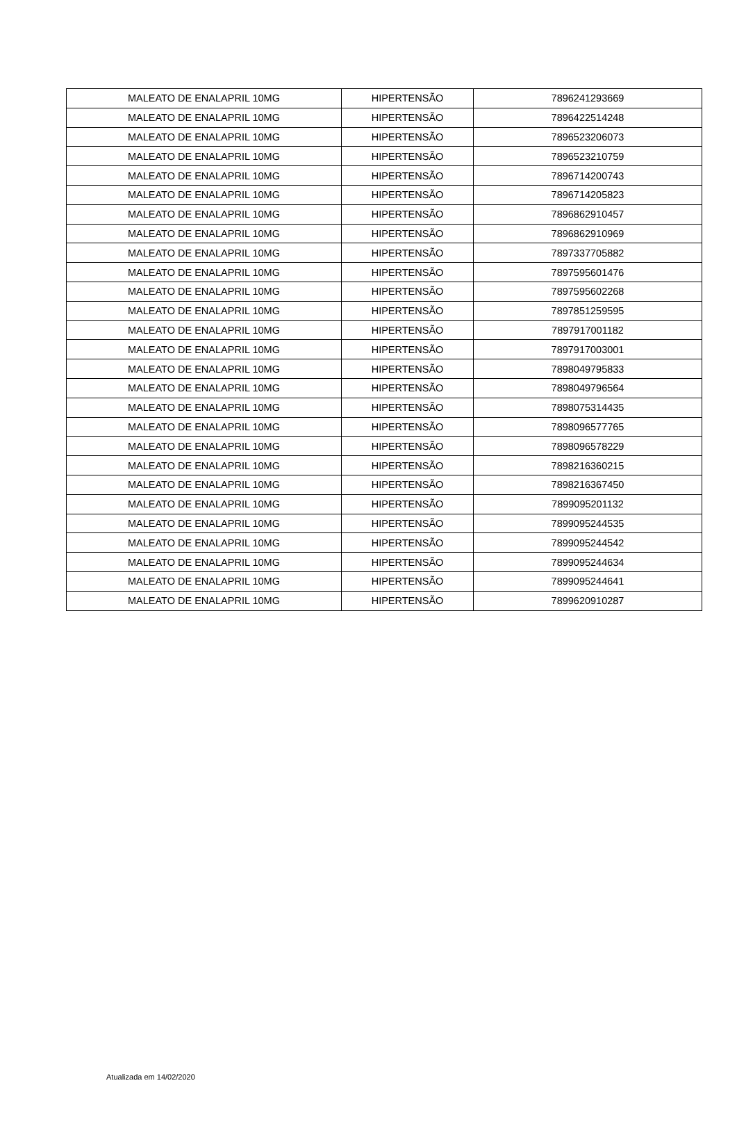| MALEATO DE ENALAPRIL 10MG | HIPERTENSÃO | 7896241293669 |
| MALEATO DE ENALAPRIL 10MG | HIPERTENSÃO | 7896422514248 |
| MALEATO DE ENALAPRIL 10MG | HIPERTENSÃO | 7896523206073 |
| MALEATO DE ENALAPRIL 10MG | HIPERTENSÃO | 7896523210759 |
| MALEATO DE ENALAPRIL 10MG | HIPERTENSÃO | 7896714200743 |
| MALEATO DE ENALAPRIL 10MG | HIPERTENSÃO | 7896714205823 |
| MALEATO DE ENALAPRIL 10MG | HIPERTENSÃO | 7896862910457 |
| MALEATO DE ENALAPRIL 10MG | HIPERTENSÃO | 7896862910969 |
| MALEATO DE ENALAPRIL 10MG | HIPERTENSÃO | 7897337705882 |
| MALEATO DE ENALAPRIL 10MG | HIPERTENSÃO | 7897595601476 |
| MALEATO DE ENALAPRIL 10MG | HIPERTENSÃO | 7897595602268 |
| MALEATO DE ENALAPRIL 10MG | HIPERTENSÃO | 7897851259595 |
| MALEATO DE ENALAPRIL 10MG | HIPERTENSÃO | 7897917001182 |
| MALEATO DE ENALAPRIL 10MG | HIPERTENSÃO | 7897917003001 |
| MALEATO DE ENALAPRIL 10MG | HIPERTENSÃO | 7898049795833 |
| MALEATO DE ENALAPRIL 10MG | HIPERTENSÃO | 7898049796564 |
| MALEATO DE ENALAPRIL 10MG | HIPERTENSÃO | 7898075314435 |
| MALEATO DE ENALAPRIL 10MG | HIPERTENSÃO | 7898096577765 |
| MALEATO DE ENALAPRIL 10MG | HIPERTENSÃO | 7898096578229 |
| MALEATO DE ENALAPRIL 10MG | HIPERTENSÃO | 7898216360215 |
| MALEATO DE ENALAPRIL 10MG | HIPERTENSÃO | 7898216367450 |
| MALEATO DE ENALAPRIL 10MG | HIPERTENSÃO | 7899095201132 |
| MALEATO DE ENALAPRIL 10MG | HIPERTENSÃO | 7899095244535 |
| MALEATO DE ENALAPRIL 10MG | HIPERTENSÃO | 7899095244542 |
| MALEATO DE ENALAPRIL 10MG | HIPERTENSÃO | 7899095244634 |
| MALEATO DE ENALAPRIL 10MG | HIPERTENSÃO | 7899095244641 |
| MALEATO DE ENALAPRIL 10MG | HIPERTENSÃO | 7899620910287 |
Atualizada em 14/02/2020